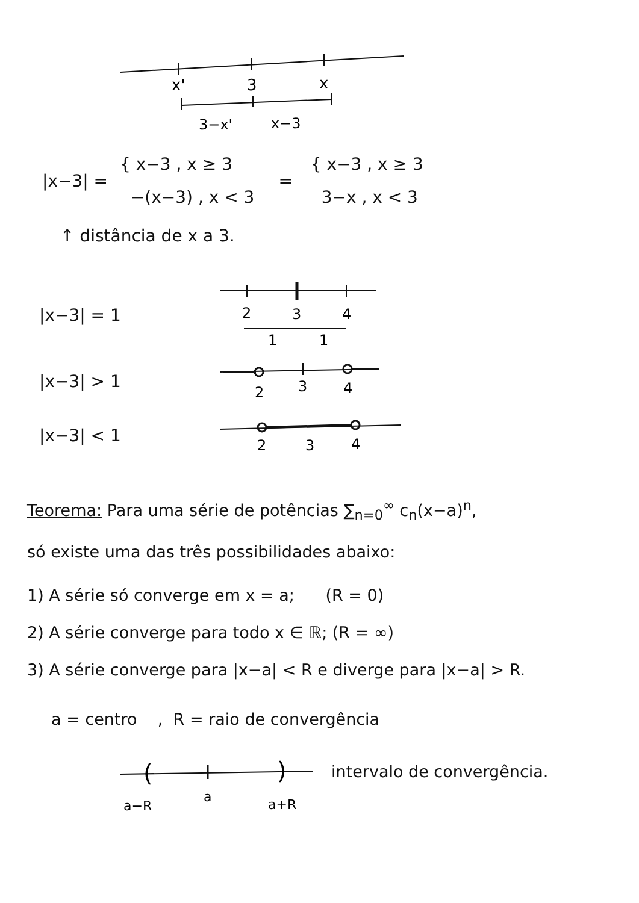x'
3
x
3−x'
x−3
|x−3| = { x−3 , x ≥ 3
−(x−3) , x < 3 = { x−3 , x ≥ 3
3−x , x < 3
↑ distância de x a 3.
|x−3| = 1
2
3
4
1
1
|x−3| > 1
2
3
4
|x−3| < 1
2
3
4
Teorema: Para uma série de potências ∑<sub>n=0</sub><sup>∞</sup> c<sub>n</sub>(x−a)<sup>n</sup>,
só existe uma das três possibilidades abaixo:
1) A série só converge em x = a; (R = 0)
2) A série converge para todo x ∈ ℝ; (R = ∞)
3) A série converge para |x−a| < R e diverge para |x−a| > R.
a = centro , R = raio de convergência
(
)
a−R
a
a+R
intervalo de convergência.